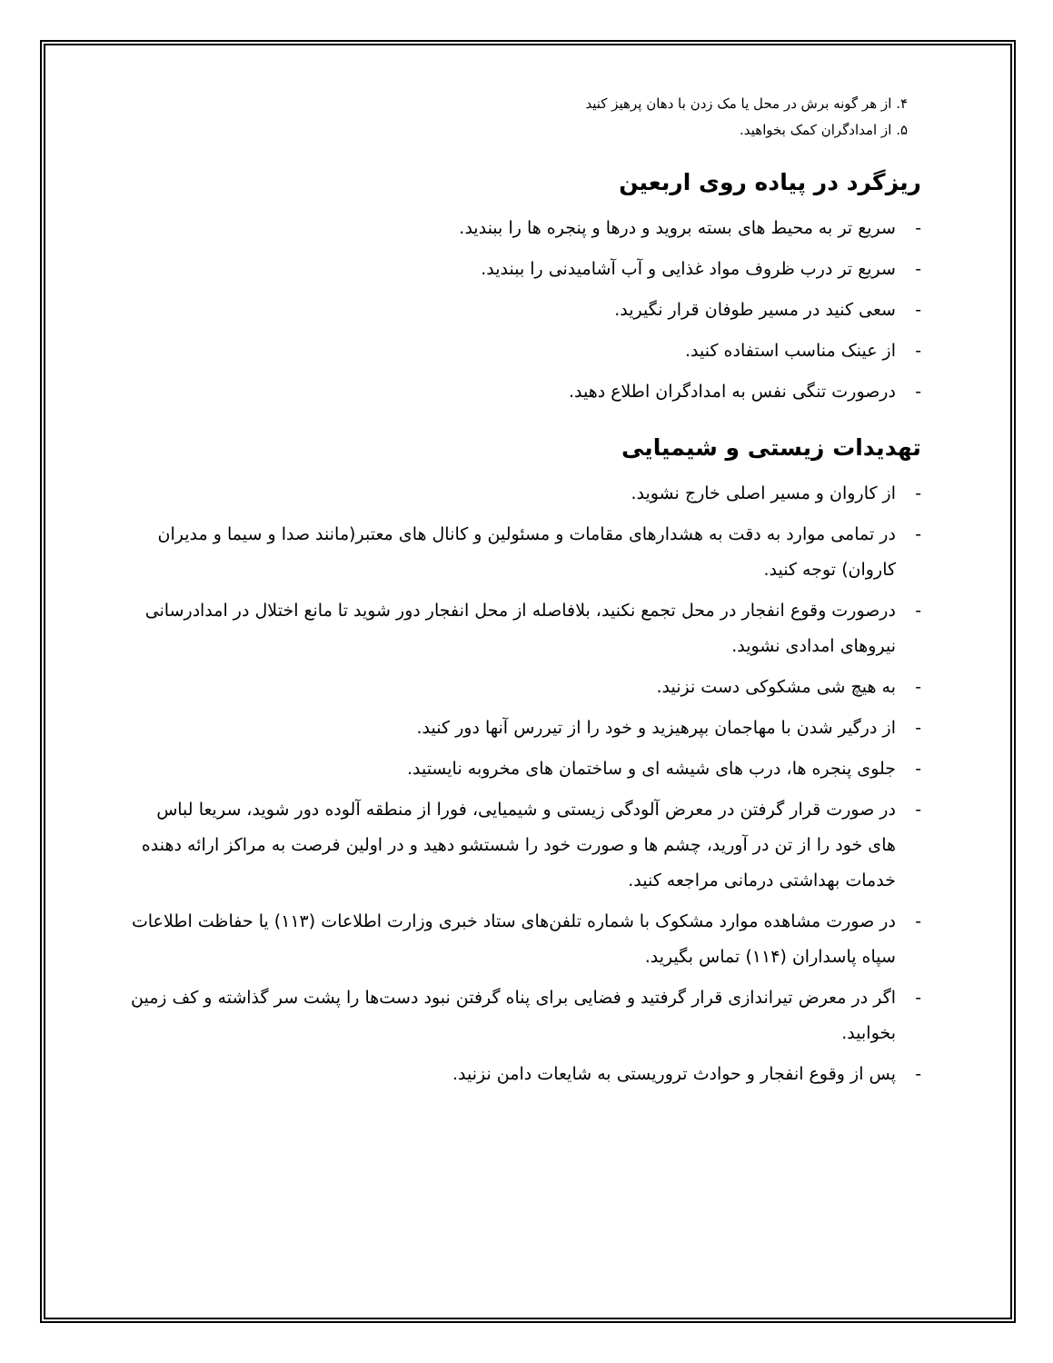۴. از هر گونه برش در محل یا مک زدن با دهان پرهیز کنید
۵. از امدادگران کمک بخواهید.
ریزگرد در پیاده روی اربعین
- سریع تر به محیط های بسته بروید و درها و پنجره ها را ببندید.
- سریع تر درب ظروف مواد غذایی و آب آشامیدنی را ببندید.
- سعی کنید در مسیر طوفان قرار نگیرید.
- از عینک مناسب استفاده کنید.
- درصورت تنگی نفس به امدادگران اطلاع دهید.
تهدیدات زیستی و شیمیایی
- از کاروان و مسیر اصلی خارج نشوید.
- در تمامی موارد به دقت به هشدارهای مقامات و مسئولین و کانال های معتبر(مانند صدا و سیما و مدیران کاروان) توجه کنید.
- درصورت وقوع انفجار در محل تجمع نکنید، بلافاصله از محل انفجار دور شوید تا مانع اختلال در امدادرسانی نیروهای امدادی نشوید.
- به هیچ شی مشکوکی دست نزنید.
- از درگیر شدن با مهاجمان بپرهیزید و خود را از تیررس آنها دور کنید.
- جلوی پنجره ها، درب های شیشه ای و ساختمان های مخروبه نایستید.
- در صورت قرار گرفتن در معرض آلودگی زیستی و شیمیایی، فورا از منطقه آلوده دور شوید، سریعا لباس های خود را از تن در آورید، چشم ها و صورت خود را شستشو دهید و در اولین فرصت به مراکز ارائه دهنده خدمات بهداشتی درمانی مراجعه کنید.
- در صورت مشاهده موارد مشکوک با شماره تلفن‌های ستاد خبری وزارت اطلاعات (۱۱۳) یا حفاظت اطلاعات سپاه پاسداران (۱۱۴) تماس بگیرید.
- اگر در معرض تیراندازی قرار گرفتید و فضایی برای پناه گرفتن نبود دست‌ها را پشت سر گذاشته و کف زمین بخوابید.
- پس از وقوع انفجار و حوادث تروریستی به شایعات دامن نزنید.